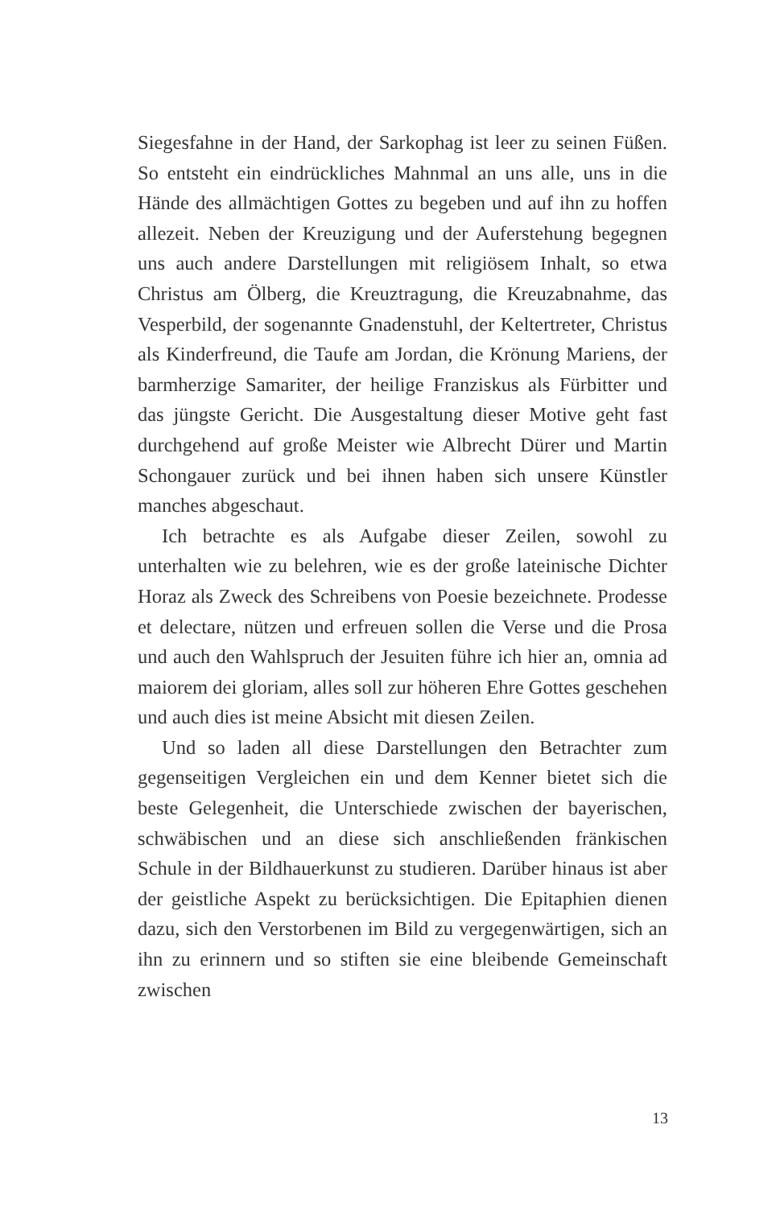Siegesfahne in der Hand, der Sarkophag ist leer zu seinen Füßen. So entsteht ein eindrückliches Mahnmal an uns alle, uns in die Hände des allmächtigen Gottes zu begeben und auf ihn zu hoffen allezeit. Neben der Kreuzigung und der Auferstehung begegnen uns auch andere Darstellungen mit religiösem Inhalt, so etwa Christus am Ölberg, die Kreuztragung, die Kreuzabnahme, das Vesperbild, der sogenannte Gnadenstuhl, der Keltertreter, Christus als Kinderfreund, die Taufe am Jordan, die Krönung Mariens, der barmherzige Samariter, der heilige Franziskus als Fürbitter und das jüngste Gericht. Die Ausgestaltung dieser Motive geht fast durchgehend auf große Meister wie Albrecht Dürer und Martin Schongauer zurück und bei ihnen haben sich unsere Künstler manches abgeschaut.
Ich betrachte es als Aufgabe dieser Zeilen, sowohl zu unterhalten wie zu belehren, wie es der große lateinische Dichter Horaz als Zweck des Schreibens von Poesie bezeichnete. Prodesse et delectare, nützen und erfreuen sollen die Verse und die Prosa und auch den Wahlspruch der Jesuiten führe ich hier an, omnia ad maiorem dei gloriam, alles soll zur höheren Ehre Gottes geschehen und auch dies ist meine Absicht mit diesen Zeilen.
Und so laden all diese Darstellungen den Betrachter zum gegenseitigen Vergleichen ein und dem Kenner bietet sich die beste Gelegenheit, die Unterschiede zwischen der bayerischen, schwäbischen und an diese sich anschließenden fränkischen Schule in der Bildhauerkunst zu studieren. Darüber hinaus ist aber der geistliche Aspekt zu berücksichtigen. Die Epitaphien dienen dazu, sich den Verstorbenen im Bild zu vergegenwärtigen, sich an ihn zu erinnern und so stiften sie eine bleibende Gemeinschaft zwischen
13